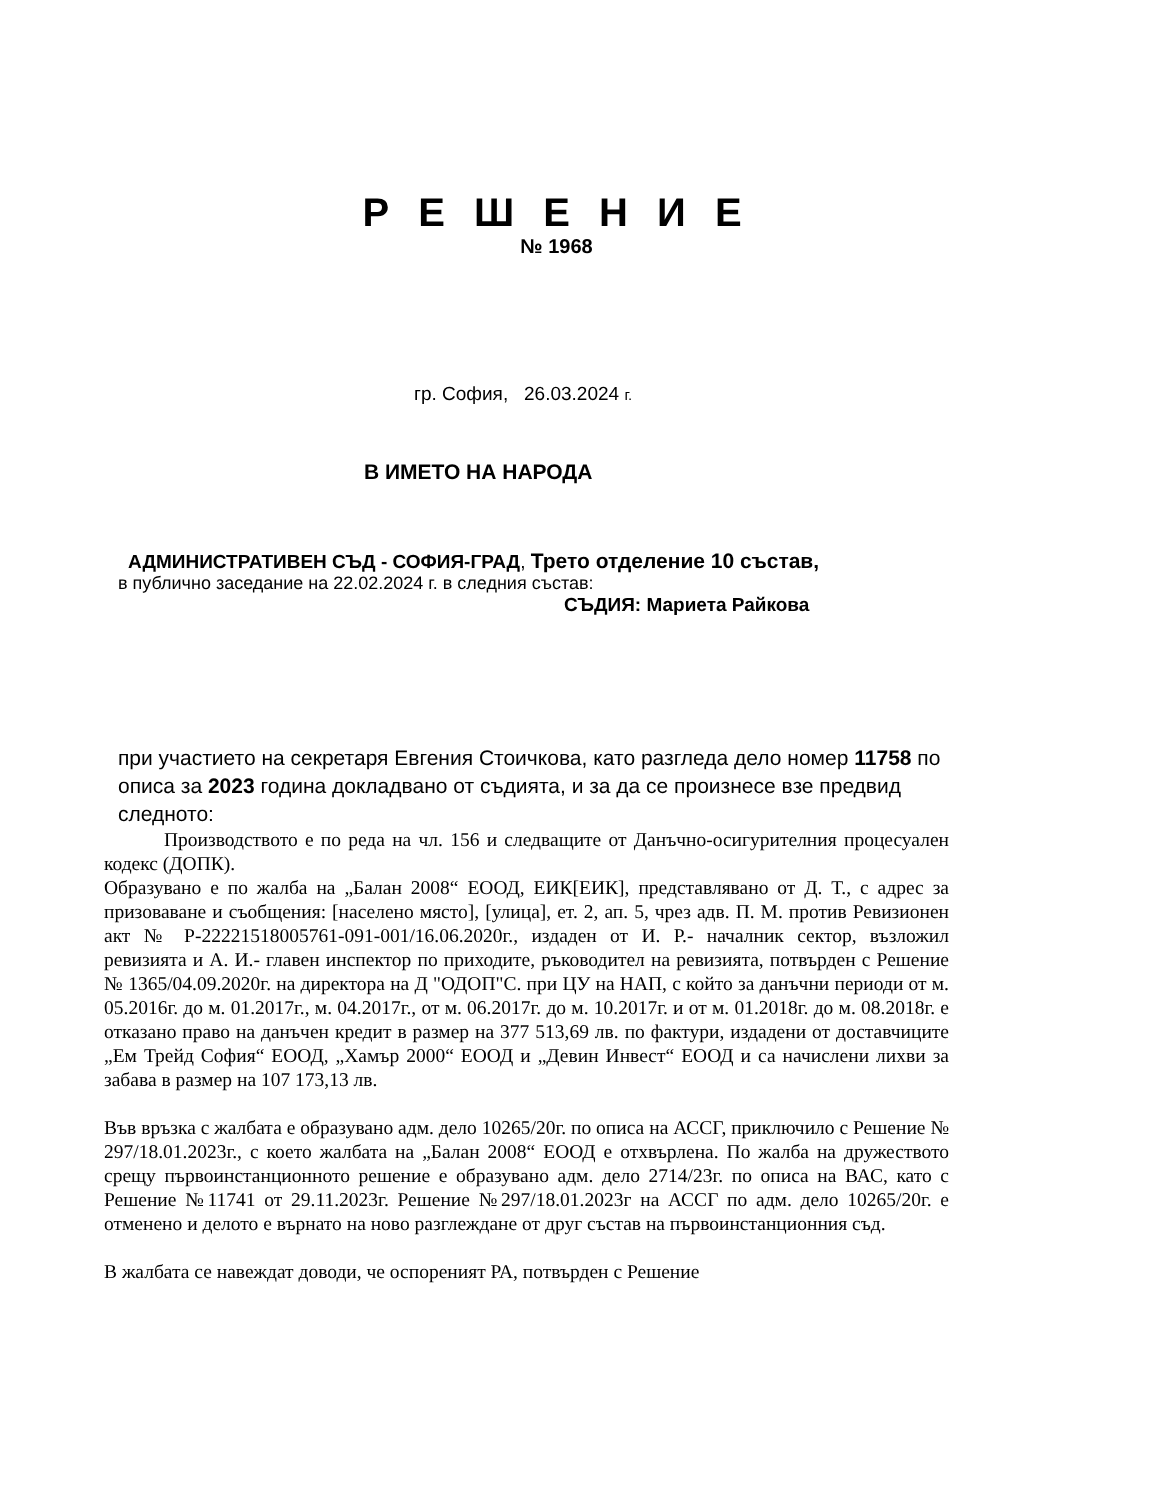Р Е Ш Е Н И Е
№ 1968
гр. София, 26.03.2024 г.
В ИМЕТО НА НАРОДА
АДМИНИСТРАТИВЕН СЪД - СОФИЯ-ГРАД, Трето отделение 10 състав,
в публично заседание на 22.02.2024 г. в следния състав:
СЪДИЯ: Мариета Райкова
при участието на секретаря Евгения Стоичкова, като разгледа дело номер 11758 по описа за 2023 година докладвано от съдията, и за да се произнесе взе предвид следното:
Производството е по реда на чл. 156 и следващите от Данъчно-осигурителния процесуален кодекс (ДОПК).
Образувано е по жалба на „Балан 2008“ ЕООД, ЕИК[ЕИК], представлявано от Д. Т., с адрес за призоваване и съобщения: [населено място], [улица], ет. 2, ап. 5, чрез адв. П. М. против Ревизионен акт № Р-22221518005761-091-001/16.06.2020г., издаден от И. Р.- началник сектор, възложил ревизията и А. И.- главен инспектор по приходите, ръководител на ревизията, потвърден с Решение № 1365/04.09.2020г. на директора на Д "ОДОП"С. при ЦУ на НАП, с който за данъчни периоди от м. 05.2016г. до м. 01.2017г., м. 04.2017г., от м. 06.2017г. до м. 10.2017г. и от м. 01.2018г. до м. 08.2018г. е отказано право на данъчен кредит в размер на 377 513,69 лв. по фактури, издадени от доставчиците „Ем Трейд София“ ЕООД, „Хамър 2000“ ЕООД и „Девин Инвест“ ЕООД и са начислени лихви за забава в размер на 107 173,13 лв.
Във връзка с жалбата е образувано адм. дело 10265/20г. по описа на АССГ, приключило с Решение № 297/18.01.2023г., с което жалбата на „Балан 2008“ ЕООД е отхвърлена. По жалба на дружеството срещу първоинстанционното решение е образувано адм. дело 2714/23г. по описа на ВАС, като с Решение №11741 от 29.11.2023г. Решение №297/18.01.2023г на АССГ по адм. дело 10265/20г. е отменено и делото е върнато на ново разглеждане от друг състав на първоинстанционния съд.
В жалбата се навеждат доводи, че оспореният РА, потвърден с Решение